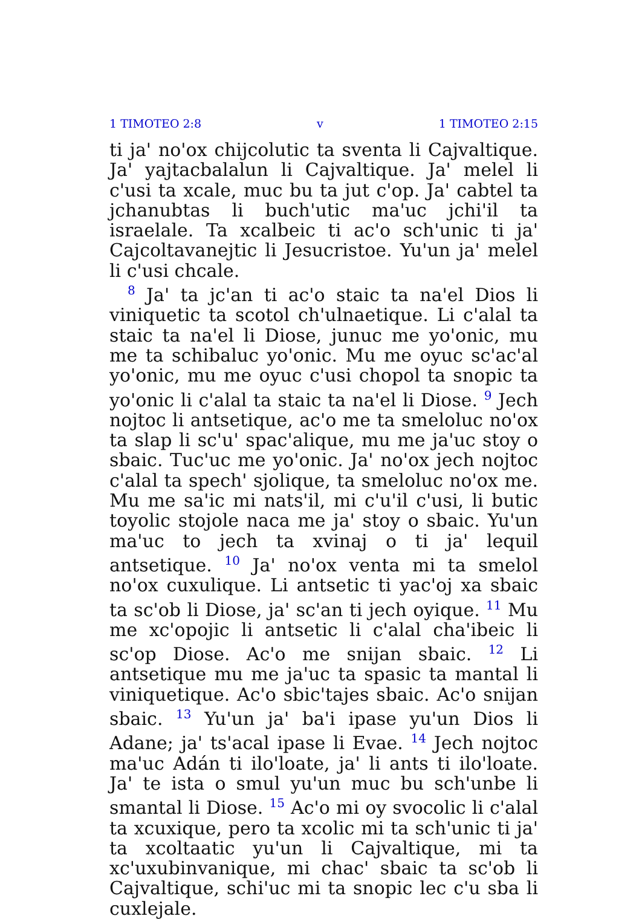1 TIMOTEO 2:8 v 1 TIMOTEO 2:15
ti jaꞌ noꞌox chijcolutic ta sventa li Cajvaltique. Jaꞌ yajtacbalalun li Cajvaltique. Jaꞌ melel li cꞌusi ta xcale, muc bu ta jut cꞌop. Jaꞌ cabtel ta jchanubtas li buchꞌutic maꞌuc jchiꞌil ta israelale. Ta xcalbeic ti acꞌo schꞌunic ti jaꞌ Cajcoltavanejtic li Jesucristoe. Yuꞌun jaꞌ melel li cꞌusi chcale.
<sup>8</sup> Jaꞌ ta jcꞌan ti acꞌo staic ta naꞌel Dios li viniquetic ta scotol chꞌulnaetique. Li cꞌalal ta staic ta naꞌel li Diose, junuc me yoꞌonic, mu me ta schibaluc yoꞌonic. Mu me oyuc scꞌacꞌal yoꞌonic, mu me oyuc cꞌusi chopol ta snopic ta yoꞌonic li cꞌalal ta staic ta naꞌel li Diose. <sup>9</sup> Jech nojtoc li antsetique, acꞌo me ta smeloluc noꞌox ta slap li scꞌuꞌ spacꞌalique, mu me jaꞌuc stoy o sbaic. Tucꞌuc me yoꞌonic. Jaꞌ noꞌox jech nojtoc cꞌalal ta spechꞌ sjolique, ta smeloluc noꞌox me. Mu me saꞌic mi natsꞌil, mi cꞌuꞌil cꞌusi, li butic toyolic stojole naca me jaꞌ stoy o sbaic. Yuꞌun maꞌuc to jech ta xvinaj o ti jaꞌ lequil antsetique. <sup>10</sup> Jaꞌ noꞌox venta mi ta smelol noꞌox cuxulique. Li antsetic ti yacꞌoj xa sbaic ta scꞌob li Diose, jaꞌ scꞌan ti jech oyique. <sup>11</sup> Mu me xcꞌopojic li antsetic li cꞌalal chaꞌibeic li scꞌop Diose. Acꞌo me snijan sbaic. <sup>12</sup> Li antsetique mu me jaꞌuc ta spasic ta mantal li viniquetique. Acꞌo sbicꞌtajes sbaic. Acꞌo snijan sbaic. <sup>13</sup> Yuꞌun jaꞌ baꞌi ipase yuꞌun Dios li Adane; jaꞌ tsꞌacal ipase li Evae. <sup>14</sup> Jech nojtoc maꞌuc Adán ti iloꞌloate, jaꞌ li ants ti iloꞌloate. Jaꞌ te ista o smul yuꞌun muc bu schꞌunbe li smantal li Diose. <sup>15</sup> Acꞌo mi oy svocolic li cꞌalal ta xcuxique, pero ta xcolic mi ta schꞌunic ti jaꞌ ta xcoltaatic yuꞌun li Cajvaltique, mi ta xcꞌuxubinvanique, mi chacꞌ sbaic ta scꞌob li Cajvaltique, schiꞌuc mi ta snopic lec cꞌu sba li cuxlejale.